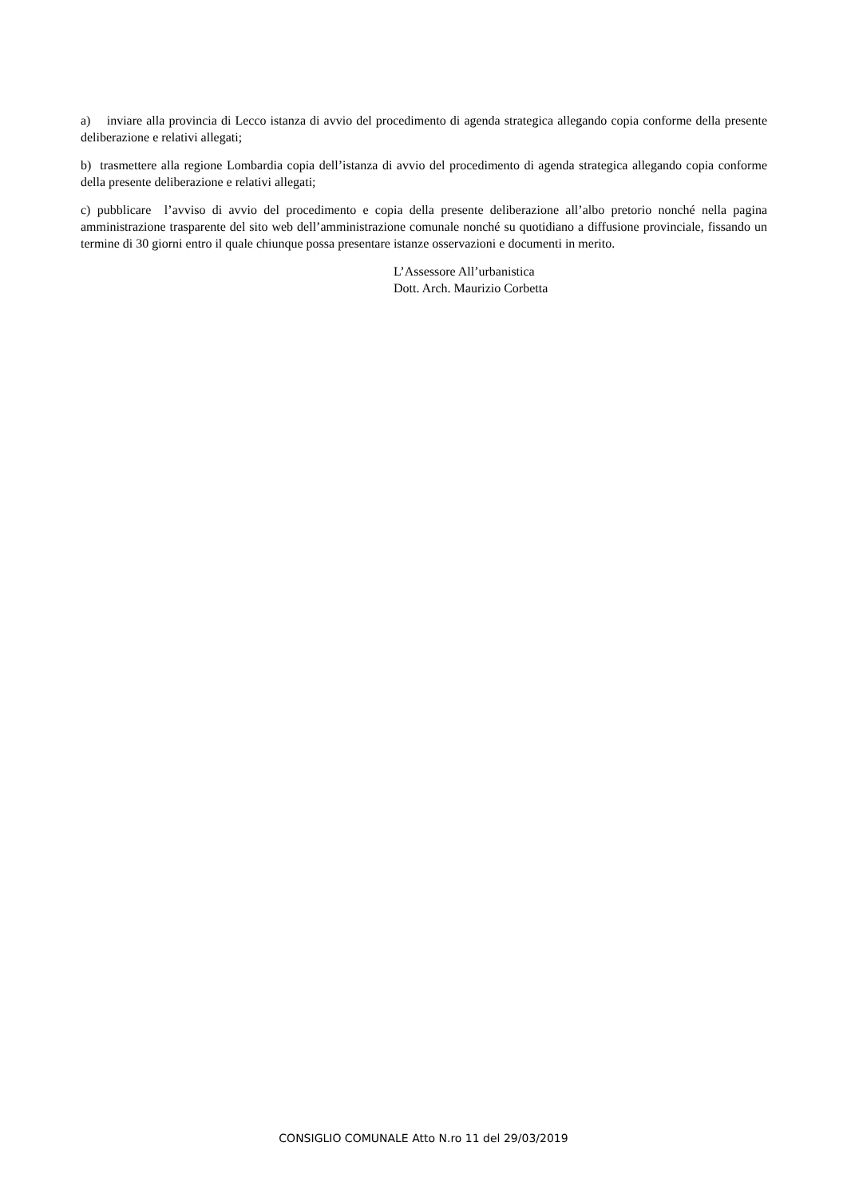a) inviare alla provincia di Lecco istanza di avvio del procedimento di agenda strategica allegando copia conforme della presente deliberazione e relativi allegati;
b) trasmettere alla regione Lombardia copia dell’istanza di avvio del procedimento di agenda strategica allegando copia conforme della presente deliberazione e relativi allegati;
c) pubblicare l’avviso di avvio del procedimento e copia della presente deliberazione all’albo pretorio nonché nella pagina amministrazione trasparente del sito web dell’amministrazione comunale nonché su quotidiano a diffusione provinciale, fissando un termine di 30 giorni entro il quale chiunque possa presentare istanze osservazioni e documenti in merito.
L’Assessore All’urbanistica
Dott. Arch. Maurizio Corbetta
CONSIGLIO COMUNALE Atto N.ro 11 del 29/03/2019